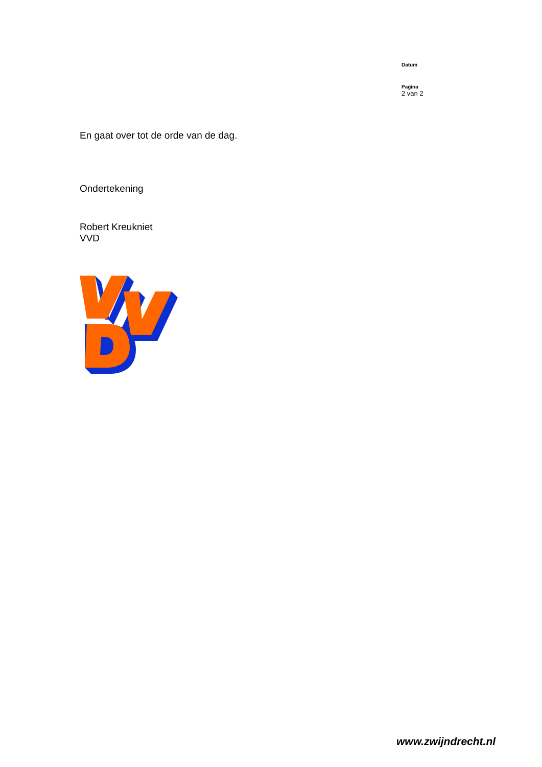Datum
Pagina
2 van 2
En gaat over tot de orde van de dag.
Ondertekening
Robert Kreukniet
VVD
www.zwijndrecht.nl